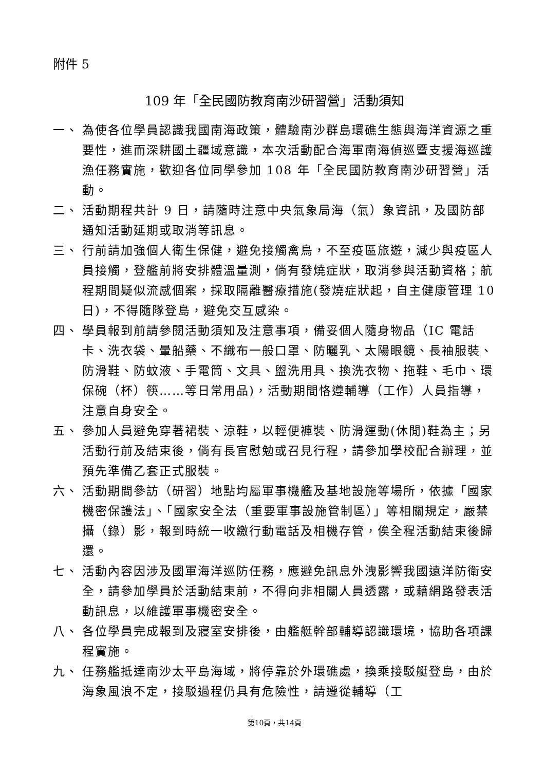附件 5
109 年「全民國防教育南沙研習營」活動須知
一、 為使各位學員認識我國南海政策，體驗南沙群島環礁生態與海洋資源之重要性，進而深耕國土疆域意識，本次活動配合海軍南海偵巡暨支援海巡護漁任務實施，歡迎各位同學參加 108 年「全民國防教育南沙研習營」活動。
二、 活動期程共計 9 日，請隨時注意中央氣象局海（氣）象資訊，及國防部通知活動延期或取消等訊息。
三、 行前請加強個人衛生保健，避免接觸禽鳥，不至疫區旅遊，減少與疫區人員接觸，登艦前將安排體溫量測，倘有發燒症狀，取消參與活動資格；航程期間疑似流感個案，採取隔離醫療措施(發燒症狀起，自主健康管理 10 日)，不得隨隊登島，避免交互感染。
四、 學員報到前請參閱活動須知及注意事項，備妥個人隨身物品（IC 電話卡、洗衣袋、暈船藥、不織布一般口罩、防曬乳、太陽眼鏡、長袖服裝、防滑鞋、防蚊液、手電筒、文具、盥洗用具、換洗衣物、拖鞋、毛巾、環保碗（杯）筷……等日常用品)，活動期間恪遵輔導（工作）人員指導，注意自身安全。
五、 參加人員避免穿著裙裝、涼鞋，以輕便褲裝、防滑運動(休閒)鞋為主；另活動行前及結束後，倘有長官慰勉或召見行程，請參加學校配合辦理，並預先準備乙套正式服裝。
六、 活動期間參訪（研習）地點均屬軍事機艦及基地設施等場所，依據「國家機密保護法」、「國家安全法（重要軍事設施管制區）」等相關規定，嚴禁攝（錄）影，報到時統一收繳行動電話及相機存管，俟全程活動結束後歸還。
七、 活動內容因涉及國軍海洋巡防任務，應避免訊息外洩影響我國遠洋防衛安全，請參加學員於活動結束前，不得向非相關人員透露，或藉網路發表活動訊息，以維護軍事機密安全。
八、 各位學員完成報到及寢室安排後，由艦艇幹部輔導認識環境，協助各項課程實施。
九、 任務艦抵達南沙太平島海域，將停靠於外環礁處，換乘接駁艇登島，由於海象風浪不定，接駁過程仍具有危險性，請遵從輔導（工
第10頁，共14頁